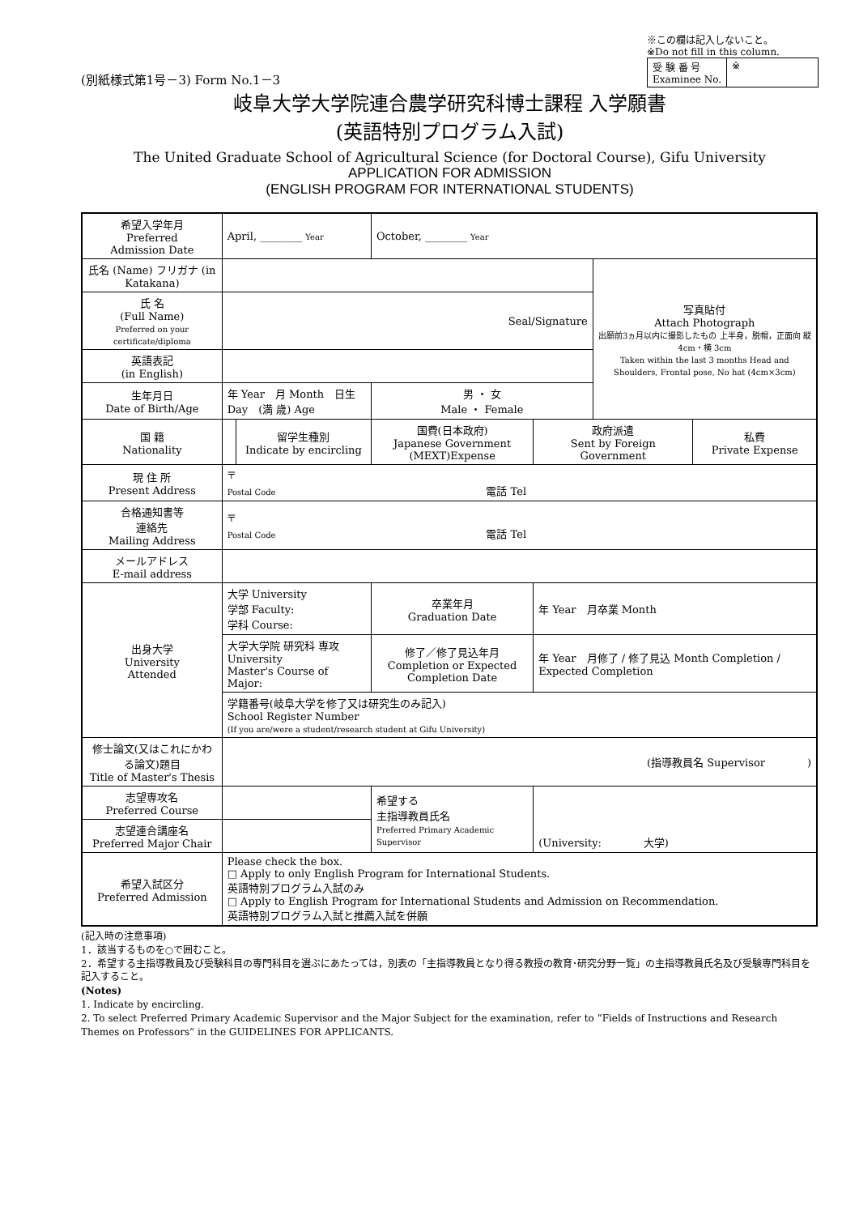(別紙様式第1号－3) Form No.1－3
※この欄は記入しないこと。
※Do not fill in this column.
| 受 験 番 号 Examinee No. | ※ |
岐阜大学大学院連合農学研究科博士課程 入学願書
(英語特別プログラム入試)
The United Graduate School of Agricultural Science (for Doctoral Course), Gifu University
APPLICATION FOR ADMISSION
(ENGLISH PROGRAM FOR INTERNATIONAL STUDENTS)
| 希望入学年月 Preferred Admission Date | April, ________ Year | | October, ________ Year | | | |
| 氏名 (Name) フリガナ (in Katakana) | | | | | 写真貼付 Attach Photograph 出願前3ヵ月以内に撮影したもの 上半身，脱帽，正面向 縦 4cm・横 3cm Taken within the last 3 months Head and Shoulders, Frontal pose, No hat (4cm×3cm) | |
| 氏 名 (Full Name) Preferred on your certificate/diploma | Seal/Signature | | | | | |
| 英語表記 (in English) | | | | | | |
| 生年月日 Date of Birth/Age | 年 Year 月 Month 日生 Day (満 歳) Age | | 男 ・ 女 Male ・ Female | | | |
| 国 籍 Nationality | | 留学生種別 Indicate by encircling | 国費(日本政府) Japanese Government (MEXT)Expense | 政府派遣 Sent by Foreign Government | | 私費 Private Expense |
| 現 住 所 Present Address | 〒 Postal Code 電話 Tel | | | | | |
| 合格通知書等 連絡先 Mailing Address | 〒 Postal Code 電話 Tel | | | | | |
| メールアドレス E-mail address | | | | | | |
| 出身大学 University Attended | 大学 University 学部 Faculty: 学科 Course: | | 卒業年月 Graduation Date | 年 Year 月卒業 Month | | |
| | 大学大学院 研究科 専攻 University Master's Course of Major: | | 修了／修了見込年月 Completion or Expected Completion Date | 年 Year 月修了 / 修了見込 Month Completion / Expected Completion | | |
| | 学籍番号(岐阜大学を修了又は研究生のみ記入) School Register Number (If you are/were a student/research student at Gifu University) | | | | | |
| 修士論文(又はこれにかわる論文)題目 Title of Master's Thesis | (指導教員名 Supervisor ) | | | | | |
| 志望専攻名 Preferred Course | | | 希望する 主指導教員氏名 Preferred Primary Academic Supervisor | (University: 大学) | | |
| 志望連合講座名 Preferred Major Chair | | | | | | |
| 希望入試区分 Preferred Admission | Please check the box. □ Apply to only English Program for International Students. 英語特別プログラム入試のみ □ Apply to English Program for International Students and Admission on Recommendation. 英語特別プログラム入試と推薦入試を併願 | | | | | |
(記入時の注意事項)
1．該当するものを○で囲むこと。
2．希望する主指導教員及び受験科目の専門科目を選ぶにあたっては，別表の「主指導教員となり得る教授の教育･研究分野一覧」の主指導教員氏名及び受験専門科目を記入すること。
(Notes)
1. Indicate by encircling.
2. To select Preferred Primary Academic Supervisor and the Major Subject for the examination, refer to “Fields of Instructions and Research Themes on Professors” in the GUIDELINES FOR APPLICANTS.